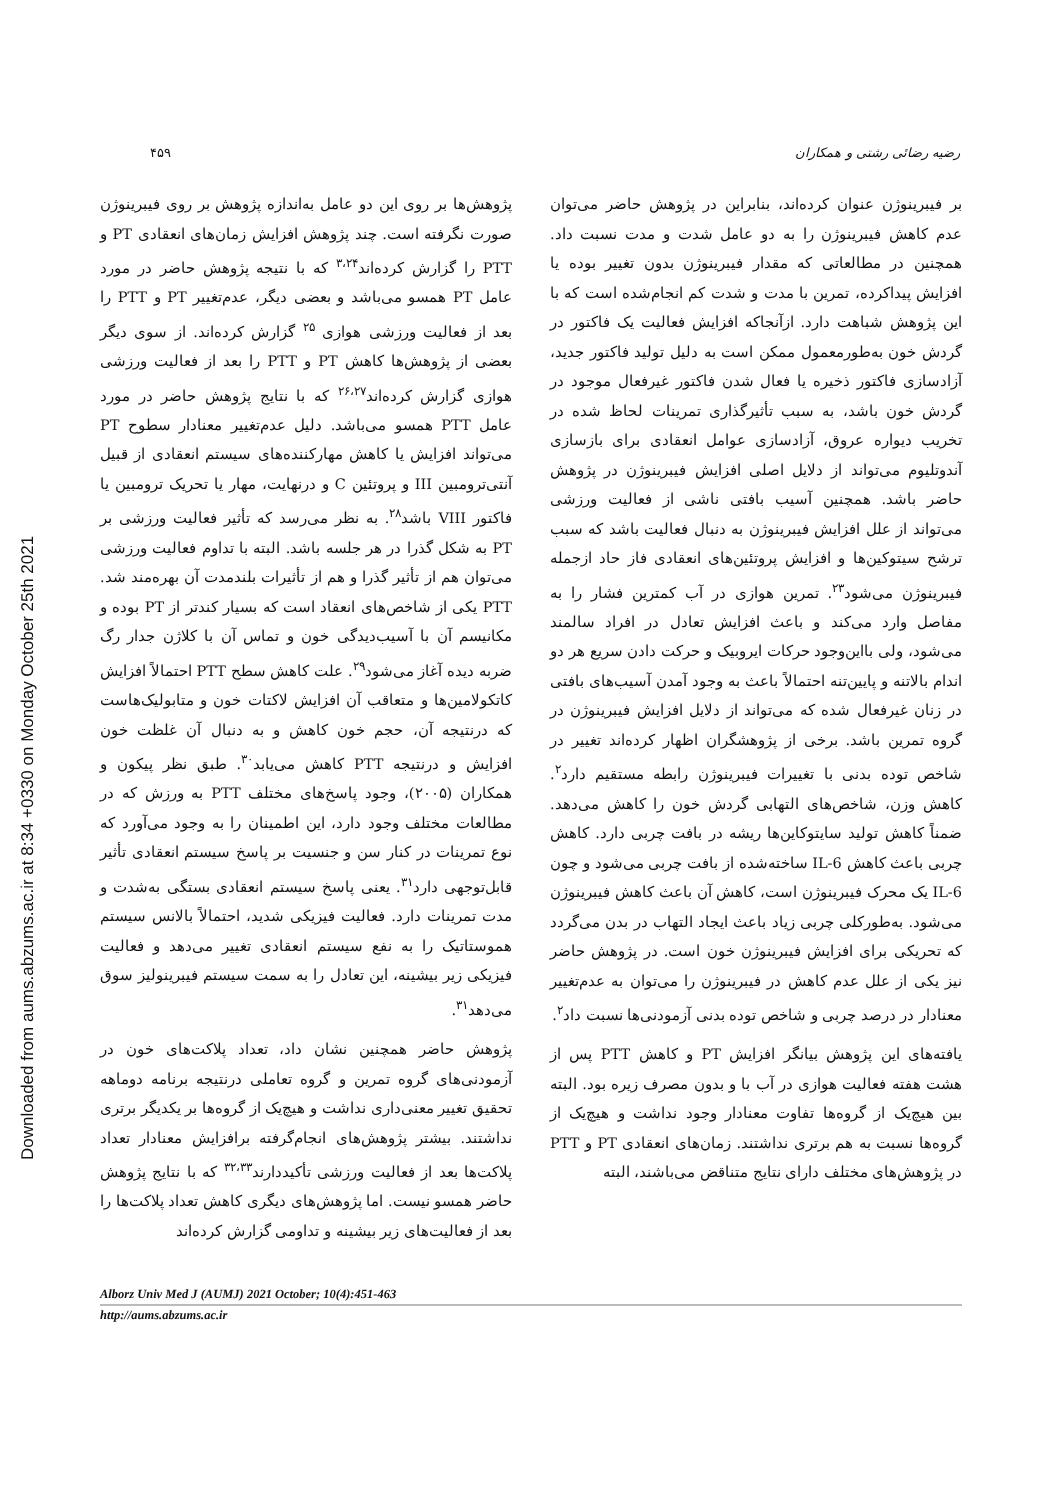Downloaded from aums.abzums.ac.ir at 8:34 +0330 on Monday October 25th 2021
۴۵۹ رضیه رضائی رشتی و همکاران
بر فیبرینوژن عنوان کرده‌اند، بنابراین در پژوهش حاضر می‌توان عدم کاهش فیبرینوژن را به دو عامل شدت و مدت نسبت داد. همچنین در مطالعاتی که مقدار فیبرینوژن بدون تغییر بوده یا افزایش پیداکرده، تمرین با مدت و شدت کم انجام‌شده است که با این پژوهش شباهت دارد. ازآنجاکه افزایش فعالیت یک فاکتور در گردش خون به‌طورمعمول ممکن است به دلیل تولید فاکتور جدید، آزادسازی فاکتور ذخیره یا فعال شدن فاکتور غیرفعال موجود در گردش خون باشد، به سبب تأثیرگذاری تمرینات لحاظ شده در تخریب دیواره عروق، آزادسازی عوامل انعقادی برای بازسازی آندوتلیوم می‌تواند از دلایل اصلی افزایش فیبرینوژن در پژوهش حاضر باشد. همچنین آسیب بافتی ناشی از فعالیت ورزشی می‌تواند از علل افزایش فیبرینوژن به دنبال فعالیت باشد که سبب ترشح سیتوکین‌ها و افزایش پروتئین‌های انعقادی فاز حاد ازجمله فیبرینوژن می‌شود<sup>۲۳</sup>. تمرین هوازی در آب کمترین فشار را به مفاصل وارد می‌کند و باعث افزایش تعادل در افراد سالمند می‌شود، ولی بااین‌وجود حرکات ایروبیک و حرکت دادن سریع هر دو اندام بالاتنه و پایین‌تنه احتمالاً باعث به وجود آمدن آسیب‌های بافتی در زنان غیرفعال شده که می‌تواند از دلایل افزایش فیبرینوژن در گروه تمرین باشد. برخی از پژوهشگران اظهار کرده‌اند تغییر در شاخص توده بدنی با تغییرات فیبرینوژن رابطه مستقیم دارد<sup>۲</sup>. کاهش وزن، شاخص‌های التهابی گردش خون را کاهش می‌دهد. ضمناً کاهش تولید سایتوکاین‌ها ریشه در بافت چربی دارد. کاهش چربی باعث کاهش IL-6 ساخته‌شده از بافت چربی می‌شود و چون IL-6 یک محرک فیبرینوژن است، کاهش آن باعث کاهش فیبرینوژن می‌شود. به‌طورکلی چربی زیاد باعث ایجاد التهاب در بدن می‌گردد که تحریکی برای افزایش فیبرینوژن خون است. در پژوهش حاضر نیز یکی از علل عدم کاهش در فیبرینوژن را می‌توان به عدم‌تغییر معنادار در درصد چربی و شاخص توده بدنی آزمودنی‌ها نسبت داد<sup>۲</sup>.
یافته‌های این پژوهش بیانگر افزایش PT و کاهش PTT پس از هشت هفته فعالیت هوازی در آب با و بدون مصرف زیره بود. البته بین هیچ‌یک از گروه‌ها تفاوت معنادار وجود نداشت و هیچ‌یک از گروه‌ها نسبت به هم برتری نداشتند. زمان‌های انعقادی PT و PTT در پژوهش‌های مختلف دارای نتایج متناقض می‌باشند، البته
پژوهش‌ها بر روی این دو عامل به‌اندازه پژوهش بر روی فیبرینوژن صورت نگرفته است. چند پژوهش افزایش زمان‌های انعقادی PT و PTT را گزارش کرده‌اند<sup>۳،۲۴</sup> که با نتیجه پژوهش حاضر در مورد عامل PT همسو می‌باشد و بعضی دیگر، عدم‌تغییر PT و PTT را بعد از فعالیت ورزشی هوازی <sup>۲۵</sup> گزارش کرده‌اند. از سوی دیگر بعضی از پژوهش‌ها کاهش PT و PTT را بعد از فعالیت ورزشی هوازی گزارش کرده‌اند<sup>۲۶،۲۷</sup> که با نتایج پژوهش حاضر در مورد عامل PTT همسو می‌باشد. دلیل عدم‌تغییر معنادار سطوح PT می‌تواند افزایش یا کاهش مهارکننده‌های سیستم انعقادی از قبیل آنتی‌ترومبین III و پروتئین C و درنهایت، مهار یا تحریک ترومبین یا فاکتور VIII باشد<sup>۲۸</sup>. به نظر می‌رسد که تأثیر فعالیت ورزشی بر PT به شکل گذرا در هر جلسه باشد. البته با تداوم فعالیت ورزشی می‌توان هم از تأثیر گذرا و هم از تأثیرات بلندمدت آن بهره‌مند شد. PTT یکی از شاخص‌های انعقاد است که بسیار کندتر از PT بوده و مکانیسم آن با آسیب‌دیدگی خون و تماس آن با کلاژن جدار رگ ضربه دیده آغاز می‌شود<sup>۲۹</sup>. علت کاهش سطح PTT احتمالاً افزایش کاتکولامین‌ها و متعاقب آن افزایش لاکتات خون و متابولیک‌هاست که درنتیجه آن، حجم خون کاهش و به دنبال آن غلظت خون افزایش و درنتیجه PTT کاهش می‌یابد<sup>۳۰</sup>. طبق نظر پیکون و همکاران (۲۰۰۵)، وجود پاسخ‌های مختلف PTT به ورزش که در مطالعات مختلف وجود دارد، این اطمینان را به وجود می‌آورد که نوع تمرینات در کنار سن و جنسیت بر پاسخ سیستم انعقادی تأثیر قابل‌توجهی دارد<sup>۳۱</sup>. یعنی پاسخ سیستم انعقادی بستگی به‌شدت و مدت تمرینات دارد. فعالیت فیزیکی شدید، احتمالاً بالانس سیستم هموستاتیک را به نفع سیستم انعقادی تغییر می‌دهد و فعالیت فیزیکی زیر بیشینه، این تعادل را به سمت سیستم فیبرینولیز سوق می‌دهد<sup>۳۱</sup>.
پژوهش حاضر همچنین نشان داد، تعداد پلاکت‌های خون در آزمودنی‌های گروه تمرین و گروه تعاملی درنتیجه برنامه دوماهه تحقیق تغییر معنی‌داری نداشت و هیچ‌یک از گروه‌ها بر یکدیگر برتری نداشتند. بیشتر پژوهش‌های انجام‌گرفته برافزایش معنادار تعداد پلاکت‌ها بعد از فعالیت ورزشی تأکیددارند<sup>۳۲،۳۳</sup> که با نتایج پژوهش حاضر همسو نیست. اما پژوهش‌های دیگری کاهش تعداد پلاکت‌ها را بعد از فعالیت‌های زیر بیشینه و تداومی گزارش کرده‌اند
Alborz Univ Med J (AUMJ) 2021 October; 10(4):451-463
http://aums.abzums.ac.ir